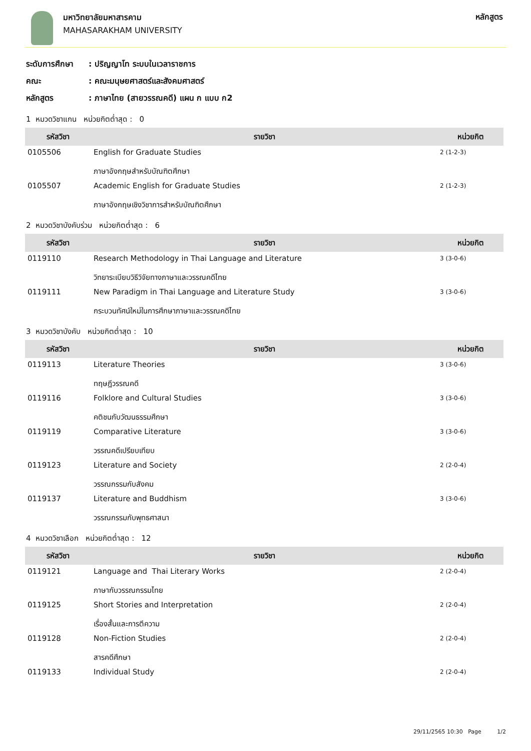มหาวิทยาลัยมหาสารคาม
MAHASARAKHAM UNIVERSITY
หลักสูตร
ระดับการศึกษา: ปริญญาโท ระบบในเวลาราชการ
คณะ: คณะมนุษยศาสตร์และสังคมศาสตร์
หลักสูตร: ภาษาไทย (สายวรรณคดี) แผน ก แบบ ก2
1 หมวดวิชาแกน หน่วยกิตต่ำสุด : 0
| รหัสวิชา | รายวิชา | หน่วยกิต |
| --- | --- | --- |
| 0105506 | English for Graduate Studies ภาษาอังกฤษสำหรับบัณฑิตศึกษา | 2 (1-2-3) |
| 0105507 | Academic English for Graduate Studies ภาษาอังกฤษเชิงวิชาการสำหรับบัณฑิตศึกษา | 2 (1-2-3) |
2 หมวดวิชาบังคับร่วม หน่วยกิตต่ำสุด : 6
| รหัสวิชา | รายวิชา | หน่วยกิต |
| --- | --- | --- |
| 0119110 | Research Methodology in Thai Language and Literature วิทยาระเบียบวิธีวิจัยทางภาษาและวรรณคดีไทย | 3 (3-0-6) |
| 0119111 | New Paradigm in Thai Language and Literature Study กระบวนทัศน์ใหม่ในการศึกษาภาษาและวรรณคดีไทย | 3 (3-0-6) |
3 หมวดวิชาบังคับ หน่วยกิตต่ำสุด : 10
| รหัสวิชา | รายวิชา | หน่วยกิต |
| --- | --- | --- |
| 0119113 | Literature Theories ทฤษฎีวรรณคดี | 3 (3-0-6) |
| 0119116 | Folklore and Cultural Studies คติชนกับวัฒนธรรมศึกษา | 3 (3-0-6) |
| 0119119 | Comparative Literature วรรณคดีเปรียบเทียบ | 3 (3-0-6) |
| 0119123 | Literature and Society วรรณกรรมกับสังคม | 2 (2-0-4) |
| 0119137 | Literature and Buddhism วรรณกรรมกับพุทธศาสนา | 3 (3-0-6) |
4 หมวดวิชาเลือก หน่วยกิตต่ำสุด : 12
| รหัสวิชา | รายวิชา | หน่วยกิต |
| --- | --- | --- |
| 0119121 | Language and Thai Literary Works ภาษากับวรรณกรรมไทย | 2 (2-0-4) |
| 0119125 | Short Stories and Interpretation เรื่องสั้นและการตีความ | 2 (2-0-4) |
| 0119128 | Non-Fiction Studies สารคดีศึกษา | 2 (2-0-4) |
| 0119133 | Individual Study | 2 (2-0-4) |
29/11/2565 10:30 Page 1/2